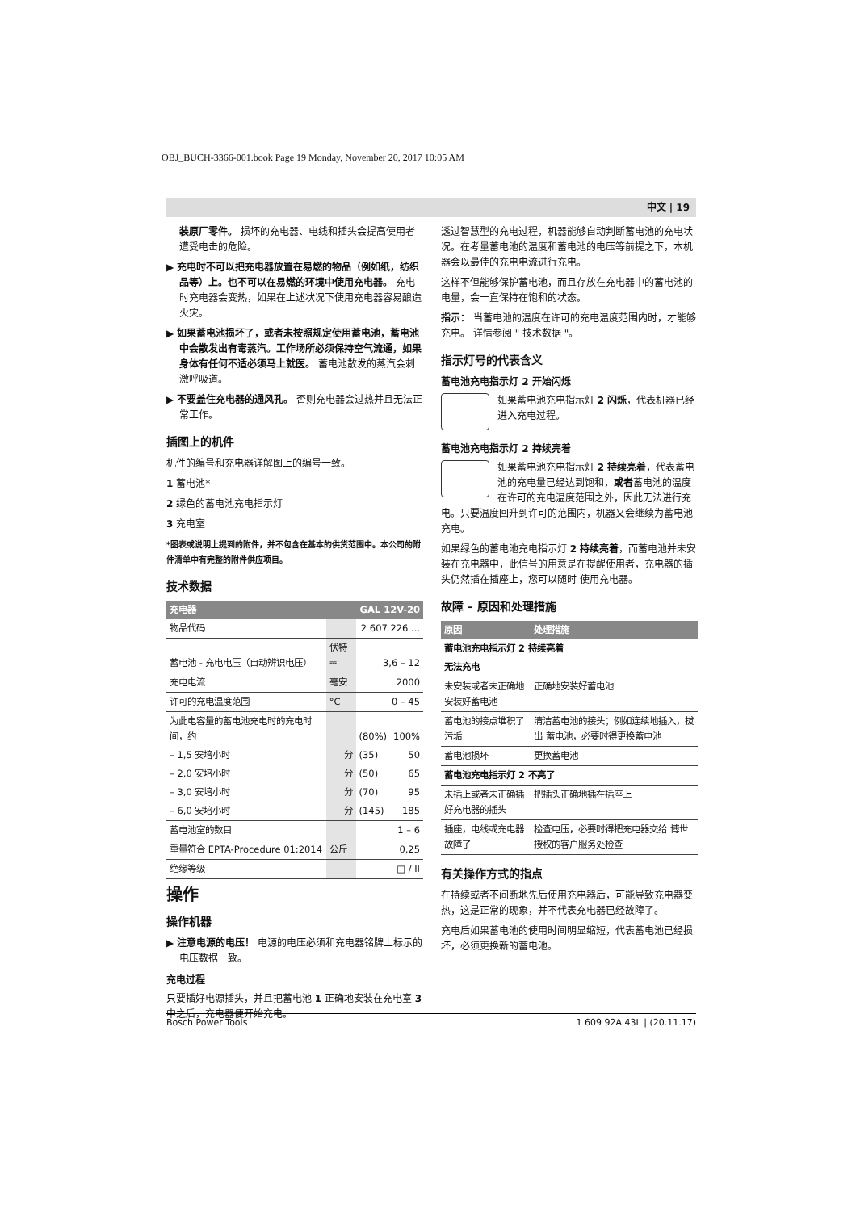OBJ_BUCH-3366-001.book Page 19 Monday, November 20, 2017 10:05 AM
中文 | 19
装原厂零件。 损坏的充电器、电线和插头会提高使用者遭受电击的危险。
▶ 充电时不可以把充电器放置在易燃的物品（例如纸，纺织品等）上。也不可以在易燃的环境中使用充电器。 充电时充电器会变热，如果在上述状况下使用充电器容易酿造火灾。
▶ 如果蓄电池损坏了，或者未按照规定使用蓄电池，蓄电池中会散发出有毒蒸汽。工作场所必须保持空气流通，如果身体有任何不适必须马上就医。 蓄电池散发的蒸汽会刺激呼吸道。
▶ 不要盖住充电器的通风孔。 否则充电器会过热并且无法正常工作。
插图上的机件
机件的编号和充电器详解图上的编号一致。
1 蓄电池*
2 绿色的蓄电池充电指示灯
3 充电室
*图表或说明上提到的附件，并不包含在基本的供货范围中。本公司的附件清单中有完整的附件供应项目。
技术数据
| 充电器 | | GAL 12V-20 | |
| --- | --- | --- | --- |
| 物品代码 | | 2 607 226 ... | |
| 蓄电池 - 充电电压（自动辨识电压） | 伏特⎓ | 3,6 – 12 | |
| 充电电流 | 毫安 | 2000 | |
| 许可的充电温度范围 | °C | 0 – 45 | |
| 为此电容量的蓄电池充电时的充电时间，约 | | (80%) | 100% |
| – 1,5 安培小时 | 分 | (35) | 50 |
| – 2,0 安培小时 | 分 | (50) | 65 |
| – 3,0 安培小时 | 分 | (70) | 95 |
| – 6,0 安培小时 | 分 | (145) | 185 |
| 蓄电池室的数目 | | 1 – 6 | |
| 重量符合 EPTA-Procedure 01:2014 | 公斤 | 0,25 | |
| 绝缘等级 | | □ / II | |
操作
操作机器
▶ 注意电源的电压！ 电源的电压必须和充电器铭牌上标示的电压数据一致。
充电过程
只要插好电源插头，并且把蓄电池 1 正确地安装在充电室 3 中之后，充电器便开始充电。
透过智慧型的充电过程，机器能够自动判断蓄电池的充电状况。在考量蓄电池的温度和蓄电池的电压等前提之下，本机器会以最佳的充电电流进行充电。
这样不但能够保护蓄电池，而且存放在充电器中的蓄电池的电量，会一直保持在饱和的状态。
指示： 当蓄电池的温度在许可的充电温度范围内时，才能够充电。 详情参阅 " 技术数据 "。
指示灯号的代表含义
蓄电池充电指示灯 2 开始闪烁
如果蓄电池充电指示灯 2 闪烁，代表机器已经进入充电过程。
蓄电池充电指示灯 2 持续亮着
如果蓄电池充电指示灯 2 持续亮着，代表蓄电池的充电量已经达到饱和，或者蓄电池的温度在许可的充电温度范围之外，因此无法进行充电。只要温度回升到许可的范围内，机器又会继续为蓄电池充电。
如果绿色的蓄电池充电指示灯 2 持续亮着，而蓄电池并未安装在充电器中，此信号的用意是在提醒使用者，充电器的插头仍然插在插座上，您可以随时 使用充电器。
故障 – 原因和处理措施
| 原因 | 处理措施 |
| --- | --- |
| 蓄电池充电指示灯 2 持续亮着 | |
| 无法充电 | |
| 未安装或者未正确地安装好蓄电池 | 正确地安装好蓄电池 |
| 蓄电池的接点堆积了污垢 | 清洁蓄电池的接头；例如连续地插入，拔出 蓄电池，必要时得更换蓄电池 |
| 蓄电池损坏 | 更换蓄电池 |
| 蓄电池充电指示灯 2 不亮了 | |
| 未插上或者未正确插好充电器的插头 | 把插头正确地插在插座上 |
| 插座，电线或充电器故障了 | 检查电压，必要时得把充电器交给 博世授权的客户服务处检查 |
有关操作方式的指点
在持续或者不间断地先后使用充电器后，可能导致充电器变热，这是正常的现象，并不代表充电器已经故障了。
充电后如果蓄电池的使用时间明显缩短，代表蓄电池已经损坏，必须更换新的蓄电池。
Bosch Power Tools 1 609 92A 43L | (20.11.17)